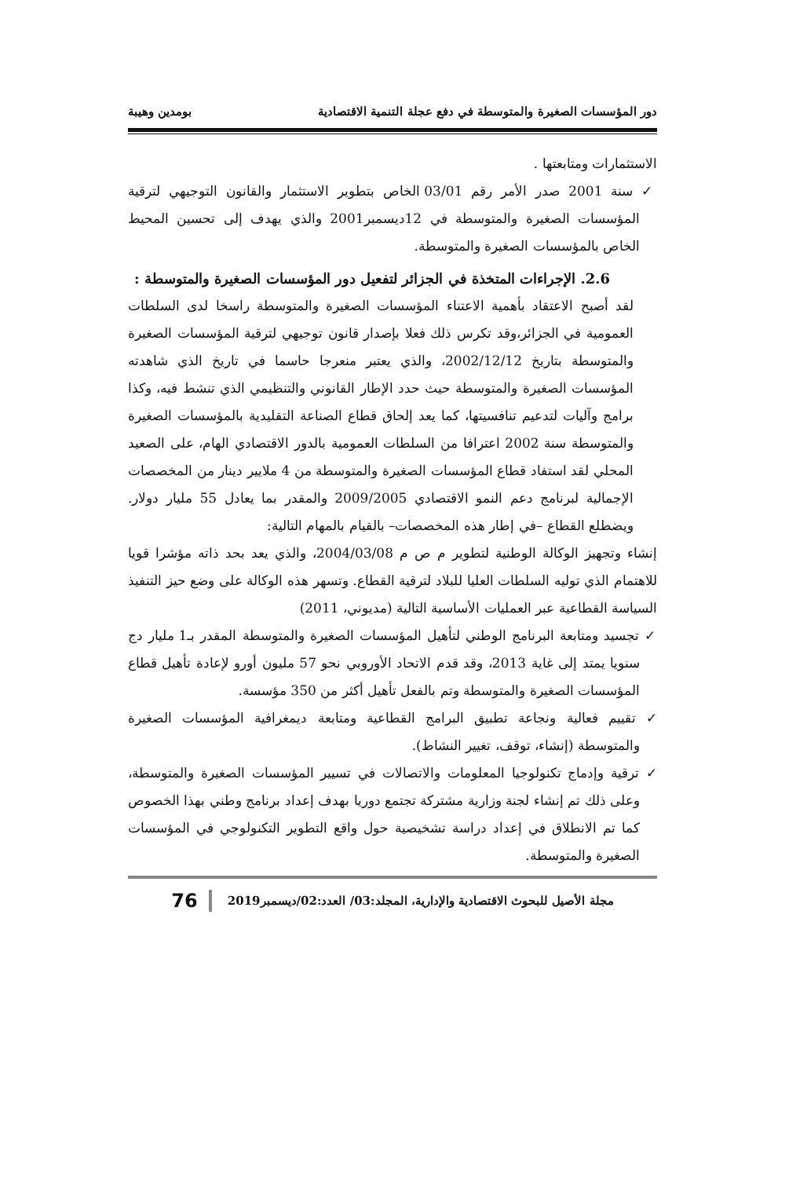دور المؤسسات الصغيرة والمتوسطة في دفع عجلة التنمية الاقتصادية بومدين وهيبة
الاستثمارات ومتابعتها .
✓ سنة 2001 صدر الأمر رقم 03/01 الخاص بتطوير الاستثمار والقانون التوجيهي لترقية المؤسسات الصغيرة والمتوسطة في 12ديسمبر2001 والذي يهدف إلى تحسين المحيط الخاص بالمؤسسات الصغيرة والمتوسطة.
2.6. الإجراءات المتخذة في الجزائر لتفعيل دور المؤسسات الصغيرة والمتوسطة :
لقد أصبح الاعتقاد بأهمية الاعتناء المؤسسات الصغيرة والمتوسطة راسخا لدى السلطات العمومية في الجزائر،وقد تكرس ذلك فعلا بإصدار قانون توجيهي لترقية المؤسسات الصغيرة والمتوسطة بتاريخ 2002/12/12، والذي يعتبر منعرجا حاسما في تاريخ الذي شاهدته المؤسسات الصغيرة والمتوسطة حيث حدد الإطار القانوني والتنظيمي الذي تنشط فيه، وكذا برامج وآليات لتدعيم تنافسيتها، كما يعد إلحاق قطاع الصناعة التقليدية بالمؤسسات الصغيرة والمتوسطة سنة 2002 اعترافا من السلطات العمومية بالدور الاقتصادي الهام، على الصعيد المحلي لقد استفاد قطاع المؤسسات الصغيرة والمتوسطة من 4 ملايير دينار من المخصصات الإجمالية لبرنامج دعم النمو الاقتصادي 2009/2005 والمقدر بما يعادل 55 مليار دولار. ويضطلع القطاع –في إطار هذه المخصصات– بالقيام بالمهام التالية:
إنشاء وتجهيز الوكالة الوطنية لتطوير م ص م 2004/03/08، والذي يعد بحد ذاته مؤشرا قويا للاهتمام الذي توليه السلطات العليا للبلاد لترقية القطاع. وتسهر هذه الوكالة على وضع حيز التنفيذ السياسة القطاعية عبر العمليات الأساسية التالية (مديوني، 2011)
✓ تجسيد ومتابعة البرنامج الوطني لتأهيل المؤسسات الصغيرة والمتوسطة المقدر بـ1 مليار دج سنويا يمتد إلى غاية 2013، وقد قدم الاتحاد الأوروبي نحو 57 مليون أورو لإعادة تأهيل قطاع المؤسسات الصغيرة والمتوسطة وتم بالفعل تأهيل أكثر من 350 مؤسسة.
✓ تقييم فعالية ونجاعة تطبيق البرامج القطاعية ومتابعة ديمغرافية المؤسسات الصغيرة والمتوسطة (إنشاء، توقف، تغيير النشاط).
✓ ترقية وإدماج تكنولوجيا المعلومات والاتصالات في تسيير المؤسسات الصغيرة والمتوسطة، وعلى ذلك تم إنشاء لجنة وزارية مشتركة تجتمع دوريا بهدف إعداد برنامج وطني بهذا الخصوص كما تم الانطلاق في إعداد دراسة تشخيصية حول واقع التطوير التكنولوجي في المؤسسات الصغيرة والمتوسطة.
مجلة الأصيل للبحوث الاقتصادية والإدارية، المجلد:03/ العدد:02/ديسمبر2019 76